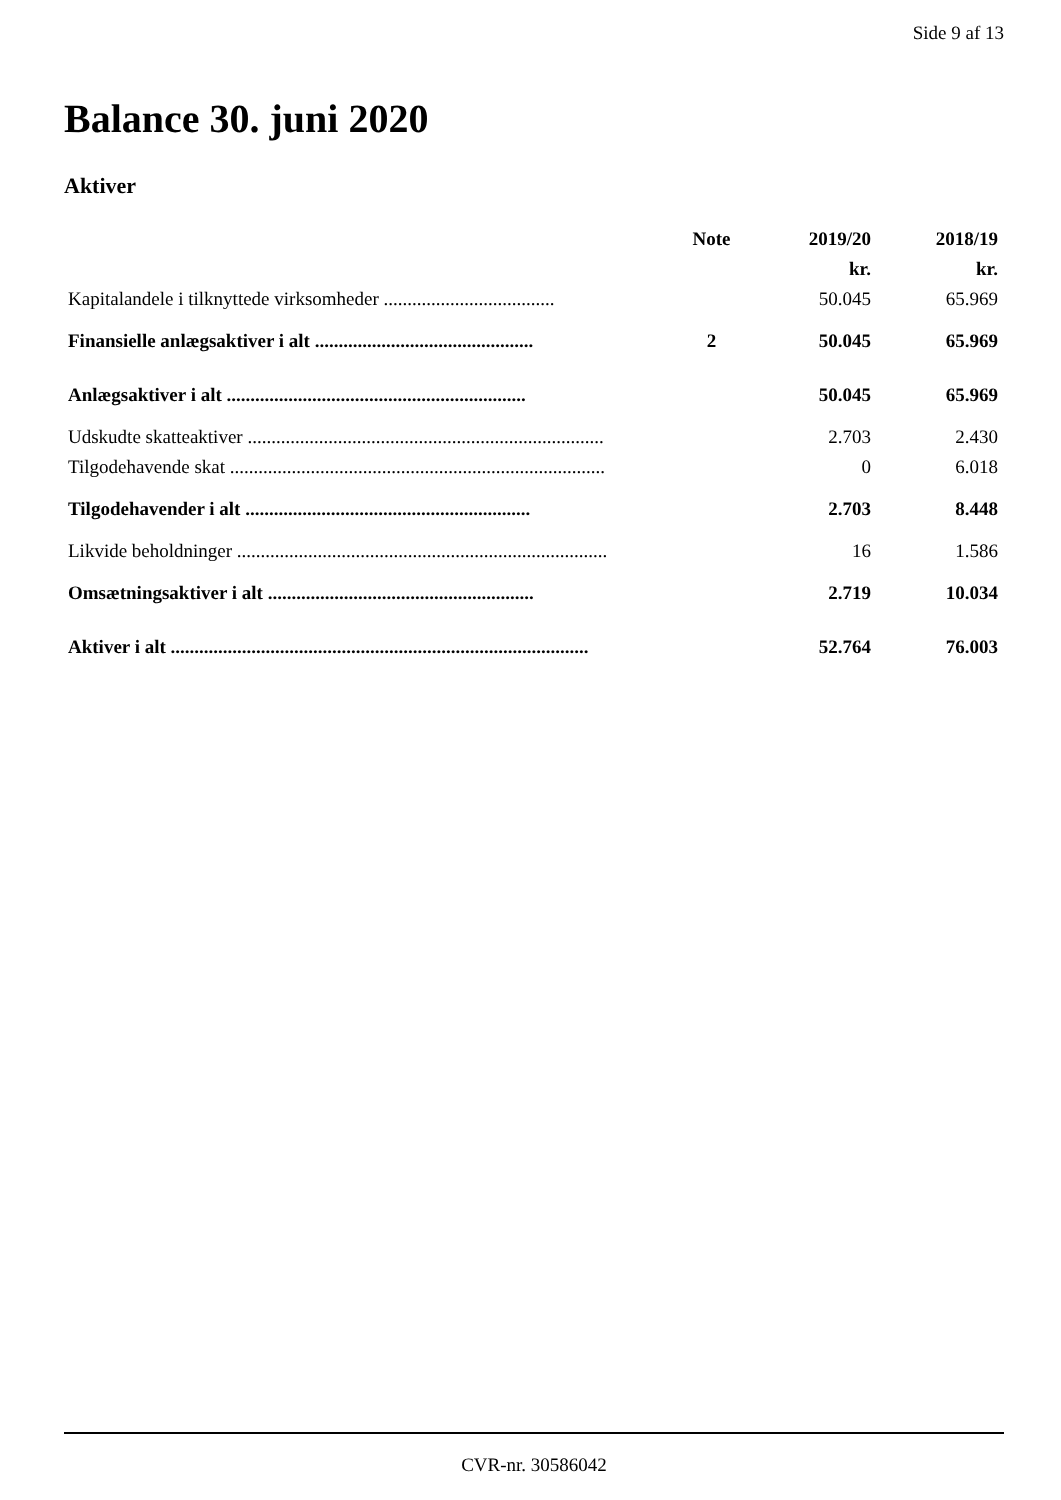Side 9 af 13
Balance 30. juni 2020
Aktiver
| | Note | 2019/20 | 2018/19 |
| --- | --- | --- | --- |
| | | kr. | kr. |
| Kapitalandele i tilknyttede virksomheder .................................... | | 50.045 | 65.969 |
| Finansielle anlægsaktiver i alt .............................................. | 2 | 50.045 | 65.969 |
| Anlægsaktiver i alt ............................................................... | | 50.045 | 65.969 |
| Udskudte skatteaktiver ........................................................................... | | 2.703 | 2.430 |
| Tilgodehavende skat ............................................................................... | | 0 | 6.018 |
| Tilgodehavender i alt ............................................................ | | 2.703 | 8.448 |
| Likvide beholdninger .............................................................................. | | 16 | 1.586 |
| Omsætningsaktiver i alt ........................................................ | | 2.719 | 10.034 |
| Aktiver i alt ........................................................................................ | | 52.764 | 76.003 |
CVR-nr. 30586042